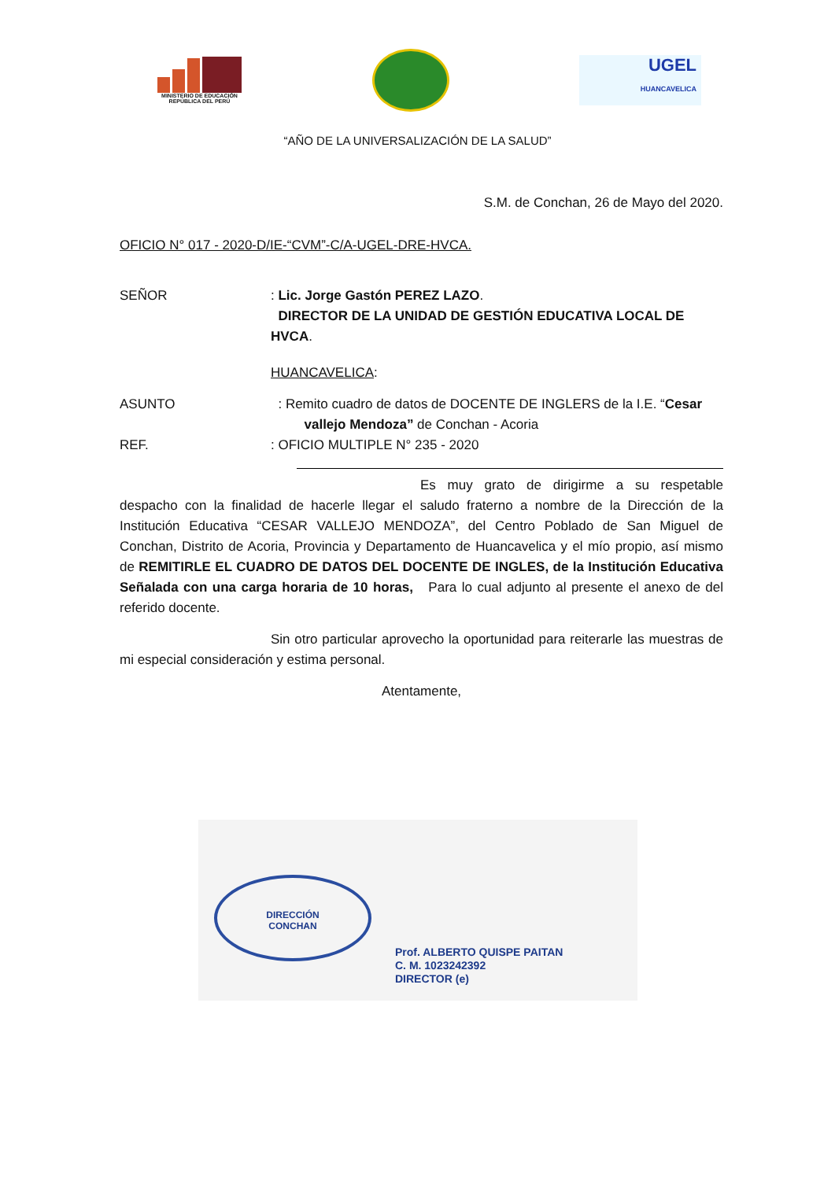MINISTERIO DE EDUCACIÓN
REPÚBLICA DEL PERÚ
UGEL
HUANCAVELICA
“AÑO DE LA UNIVERSALIZACIÓN DE LA SALUD”
S.M. de Conchan, 26 de Mayo del 2020.
OFICIO N° 017 - 2020-D/IE-“CVM”-C/A-UGEL-DRE-HVCA.
SEÑOR : Lic. Jorge Gastón PEREZ LAZO.
DIRECTOR DE LA UNIDAD DE GESTIÓN EDUCATIVA LOCAL DE HVCA.
HUANCAVELICA:
ASUNTO : Remito cuadro de datos de DOCENTE DE INGLERS de la I.E. “Cesar
vallejo Mendoza” de Conchan - Acoria
REF. : OFICIO MULTIPLE N° 235 - 2020
Es muy grato de dirigirme a su respetable despacho con la finalidad de hacerle llegar el saludo fraterno a nombre de la Dirección de la Institución Educativa “CESAR VALLEJO MENDOZA”, del Centro Poblado de San Miguel de Conchan, Distrito de Acoria, Provincia y Departamento de Huancavelica y el mío propio, así mismo de REMITIRLE EL CUADRO DE DATOS DEL DOCENTE DE INGLES, de la Institución Educativa Señalada con una carga horaria de 10 horas, Para lo cual adjunto al presente el anexo de del referido docente.
Sin otro particular aprovecho la oportunidad para reiterarle las muestras de mi especial consideración y estima personal.
Atentamente,
DIRECCIÓN
CONCHAN
Prof. ALBERTO QUISPE PAITAN
C. M. 1023242392
DIRECTOR (e)